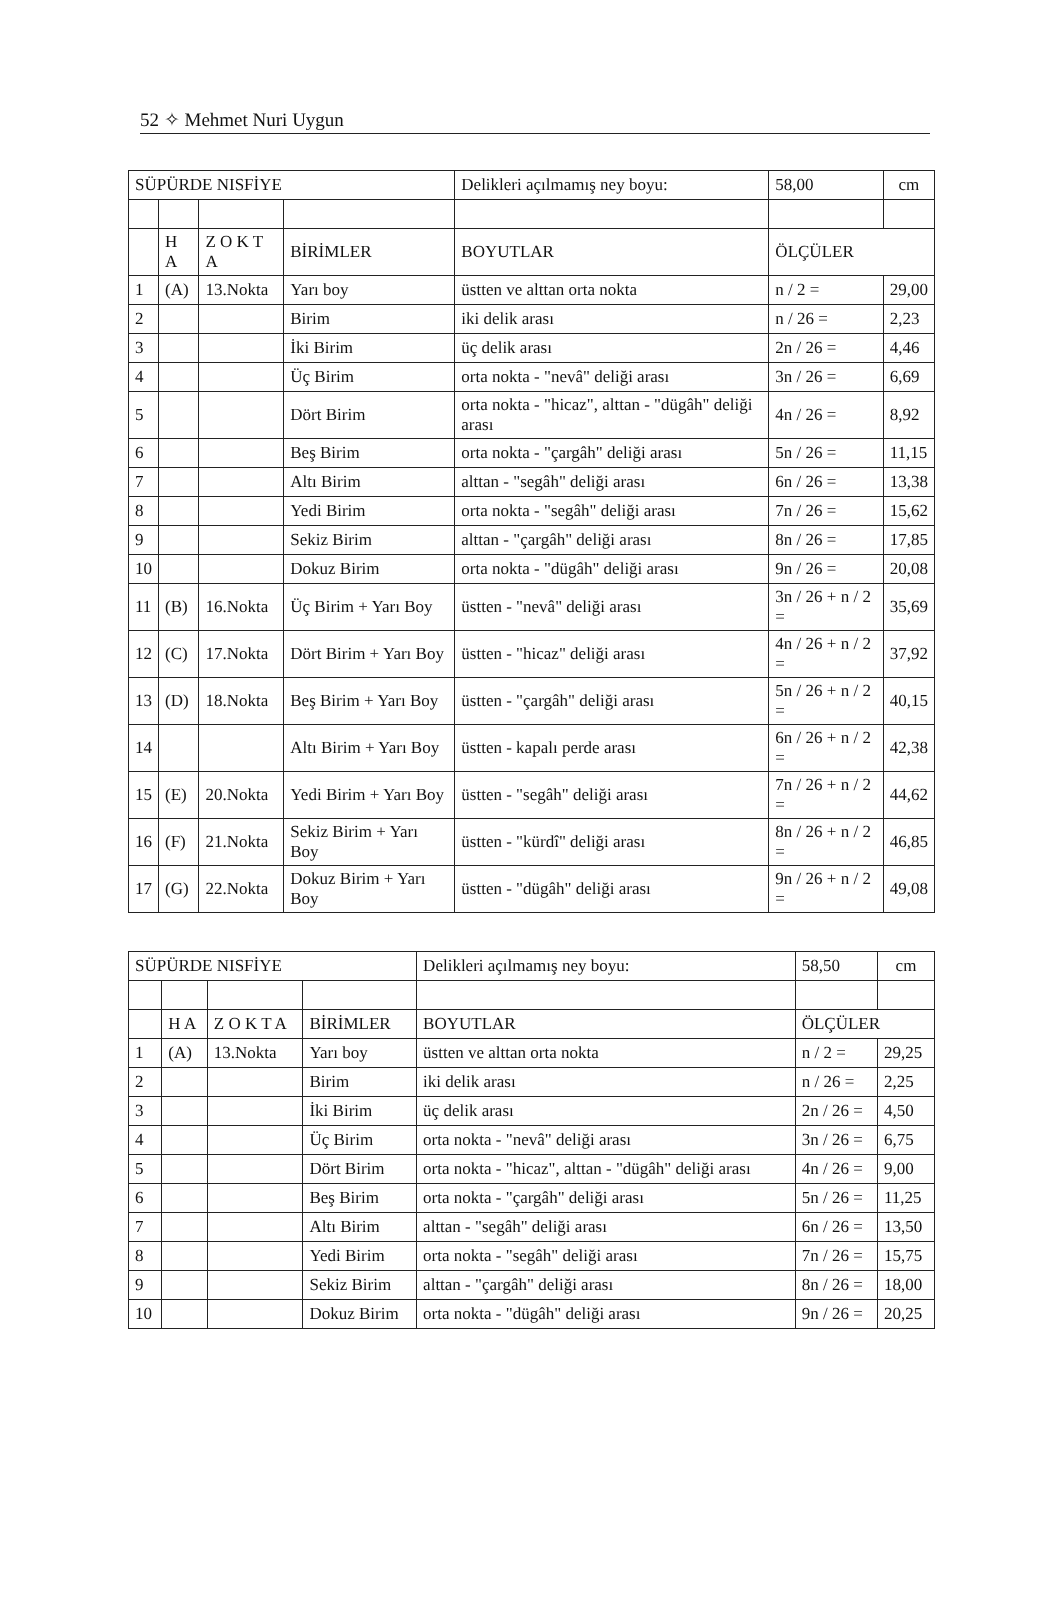52 ✧ Mehmet Nuri Uygun
| SÜPÜRDE NISFİYE | | | | Delikleri açılmamış ney boyu: | 58,00 | cm |
| --- | --- | --- | --- | --- | --- | --- |
| | H A | Z O K T A | BİRİMLER | BOYUTLAR | ÖLÇÜLER | |
| 1 | (A) | 13.Nokta | Yarı boy | üstten ve alttan orta nokta | n / 2 = | 29,00 |
| 2 | | | Birim | iki delik arası | n / 26 = | 2,23 |
| 3 | | | İki Birim | üç delik arası | 2n / 26 = | 4,46 |
| 4 | | | Üç Birim | orta nokta - "nevâ" deliği arası | 3n / 26 = | 6,69 |
| 5 | | | Dört Birim | orta nokta - "hicaz", alttan - "dügâh" deliği arası | 4n / 26 = | 8,92 |
| 6 | | | Beş Birim | orta nokta - "çargâh" deliği arası | 5n / 26 = | 11,15 |
| 7 | | | Altı Birim | alttan - "segâh" deliği arası | 6n / 26 = | 13,38 |
| 8 | | | Yedi Birim | orta nokta - "segâh" deliği arası | 7n / 26 = | 15,62 |
| 9 | | | Sekiz Birim | alttan - "çargâh" deliği arası | 8n / 26 = | 17,85 |
| 10 | | | Dokuz Birim | orta nokta - "dügâh" deliği arası | 9n / 26 = | 20,08 |
| 11 | (B) | 16.Nokta | Üç Birim + Yarı Boy | üstten - "nevâ" deliği arası | 3n / 26 + n / 2 = | 35,69 |
| 12 | (C) | 17.Nokta | Dört Birim + Yarı Boy | üstten - "hicaz" deliği arası | 4n / 26 + n / 2 = | 37,92 |
| 13 | (D) | 18.Nokta | Beş Birim + Yarı Boy | üstten - "çargâh" deliği arası | 5n / 26 + n / 2 = | 40,15 |
| 14 | | | Altı Birim + Yarı Boy | üstten - kapalı perde arası | 6n / 26 + n / 2 = | 42,38 |
| 15 | (E) | 20.Nokta | Yedi Birim + Yarı Boy | üstten - "segâh" deliği arası | 7n / 26 + n / 2 = | 44,62 |
| 16 | (F) | 21.Nokta | Sekiz Birim + Yarı Boy | üstten - "kürdî" deliği arası | 8n / 26 + n / 2 = | 46,85 |
| 17 | (G) | 22.Nokta | Dokuz Birim + Yarı Boy | üstten - "dügâh" deliği arası | 9n / 26 + n / 2 = | 49,08 |
| SÜPÜRDE NISFİYE | | | | Delikleri açılmamış ney boyu: | 58,50 | cm |
| --- | --- | --- | --- | --- | --- | --- |
| | H A | Z O K T A | BİRİMLER | BOYUTLAR | ÖLÇÜLER | |
| 1 | (A) | 13.Nokta | Yarı boy | üstten ve alttan orta nokta | n / 2 = | 29,25 |
| 2 | | | Birim | iki delik arası | n / 26 = | 2,25 |
| 3 | | | İki Birim | üç delik arası | 2n / 26 = | 4,50 |
| 4 | | | Üç Birim | orta nokta - "nevâ" deliği arası | 3n / 26 = | 6,75 |
| 5 | | | Dört Birim | orta nokta - "hicaz", alttan - "dügâh" deliği arası | 4n / 26 = | 9,00 |
| 6 | | | Beş Birim | orta nokta - "çargâh" deliği arası | 5n / 26 = | 11,25 |
| 7 | | | Altı Birim | alttan - "segâh" deliği arası | 6n / 26 = | 13,50 |
| 8 | | | Yedi Birim | orta nokta - "segâh" deliği arası | 7n / 26 = | 15,75 |
| 9 | | | Sekiz Birim | alttan - "çargâh" deliği arası | 8n / 26 = | 18,00 |
| 10 | | | Dokuz Birim | orta nokta - "dügâh" deliği arası | 9n / 26 = | 20,25 |